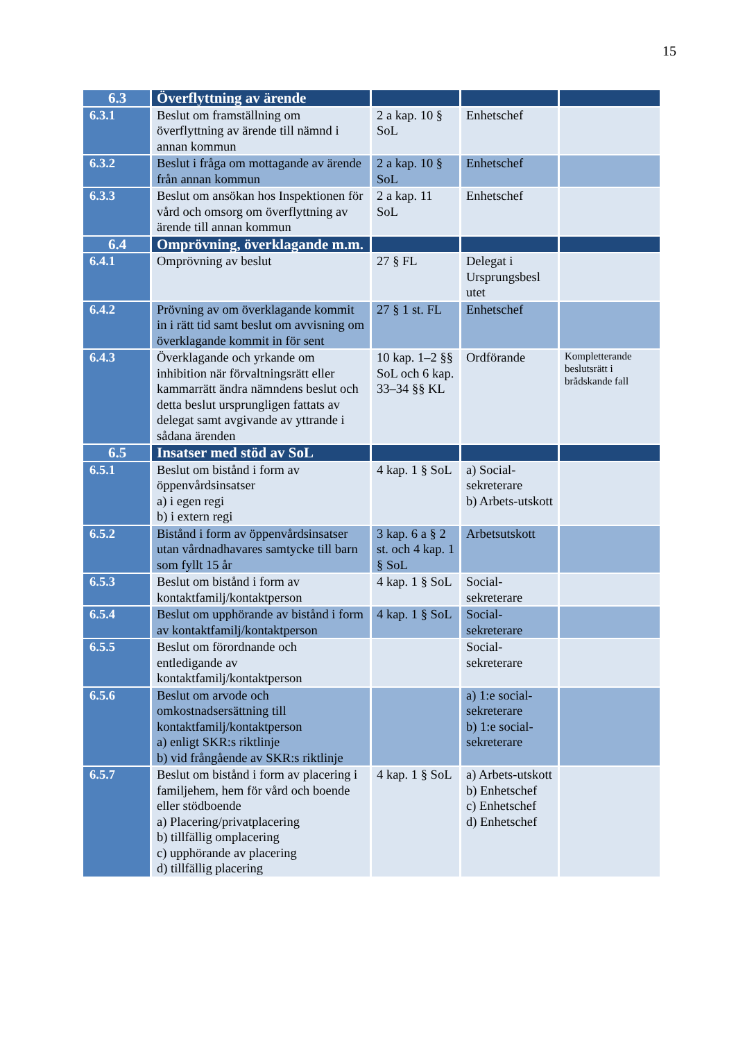15
| 6.3 | Överflyttning av ärende | | | |
| 6.3.1 | Beslut om framställning om överflyttning av ärende till nämnd i annan kommun | 2 a kap. 10 § SoL | Enhetschef | |
| 6.3.2 | Beslut i fråga om mottagande av ärende från annan kommun | 2 a kap. 10 § SoL | Enhetschef | |
| 6.3.3 | Beslut om ansökan hos Inspektionen för vård och omsorg om överflyttning av ärende till annan kommun | 2 a kap. 11 SoL | Enhetschef | |
| 6.4 | Omprövning, överklagande m.m. | | | |
| 6.4.1 | Omprövning av beslut | 27 § FL | Delegat i Ursprungsbesl utet | |
| 6.4.2 | Prövning av om överklagande kommit in i rätt tid samt beslut om avvisning om överklagande kommit in för sent | 27 § 1 st. FL | Enhetschef | |
| 6.4.3 | Överklagande och yrkande om inhibition när förvaltningsrätt eller kammarrätt ändra nämndens beslut och detta beslut ursprungligen fattats av delegat samt avgivande av yttrande i sådana ärenden | 10 kap. 1–2 §§ SoL och 6 kap. 33–34 §§ KL | Ordförande | Kompletterande beslutsrätt i brådskande fall |
| 6.5 | Insatser med stöd av SoL | | | |
| 6.5.1 | Beslut om bistånd i form av öppenvårdsinsatser a) i egen regi b) i extern regi | 4 kap. 1 § SoL | a) Social-sekreterare b) Arbets-utskott | |
| 6.5.2 | Bistånd i form av öppenvårdsinsatser utan vårdnadhavares samtycke till barn som fyllt 15 år | 3 kap. 6 a § 2 st. och 4 kap. 1 § SoL | Arbetsutskott | |
| 6.5.3 | Beslut om bistånd i form av kontaktfamilj/kontaktperson | 4 kap. 1 § SoL | Social-sekreterare | |
| 6.5.4 | Beslut om upphörande av bistånd i form av kontaktfamilj/kontaktperson | 4 kap. 1 § SoL | Social-sekreterare | |
| 6.5.5 | Beslut om förordnande och entledigande av kontaktfamilj/kontaktperson | | Social-sekreterare | |
| 6.5.6 | Beslut om arvode och omkostnadsersättning till kontaktfamilj/kontaktperson a) enligt SKR:s riktlinje b) vid frångående av SKR:s riktlinje | | a) 1:e social-sekreterare b) 1:e social-sekreterare | |
| 6.5.7 | Beslut om bistånd i form av placering i familjehem, hem för vård och boende eller stödboende a) Placering/privatplacering b) tillfällig omplacering c) upphörande av placering d) tillfällig placering | 4 kap. 1 § SoL | a) Arbets-utskott b) Enhetschef c) Enhetschef d) Enhetschef | |